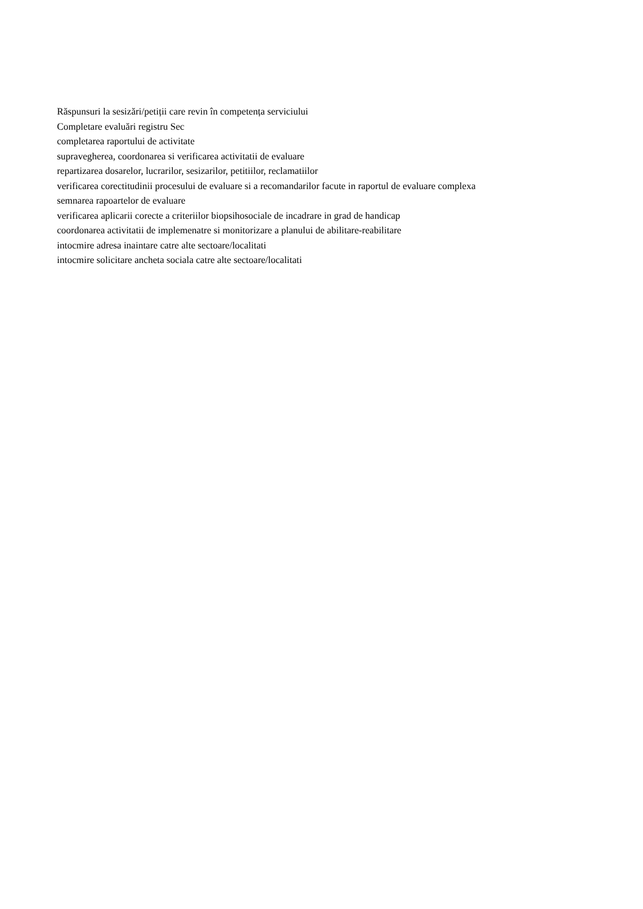Răspunsuri la sesizări/petiții care revin în competența serviciului
Completare evaluări registru Sec
completarea raportului de activitate
supravegherea, coordonarea si verificarea activitatii de evaluare
repartizarea dosarelor, lucrarilor, sesizarilor, petitiilor, reclamatiilor
verificarea corectitudinii procesului de evaluare si a recomandarilor facute in raportul de evaluare complexa
semnarea rapoartelor de evaluare
verificarea aplicarii corecte a criteriilor biopsihosociale de incadrare in grad de handicap
coordonarea activitatii de implemenatre si monitorizare a planului de abilitare-reabilitare
intocmire adresa inaintare catre alte sectoare/localitati
intocmire solicitare ancheta sociala catre alte sectoare/localitati